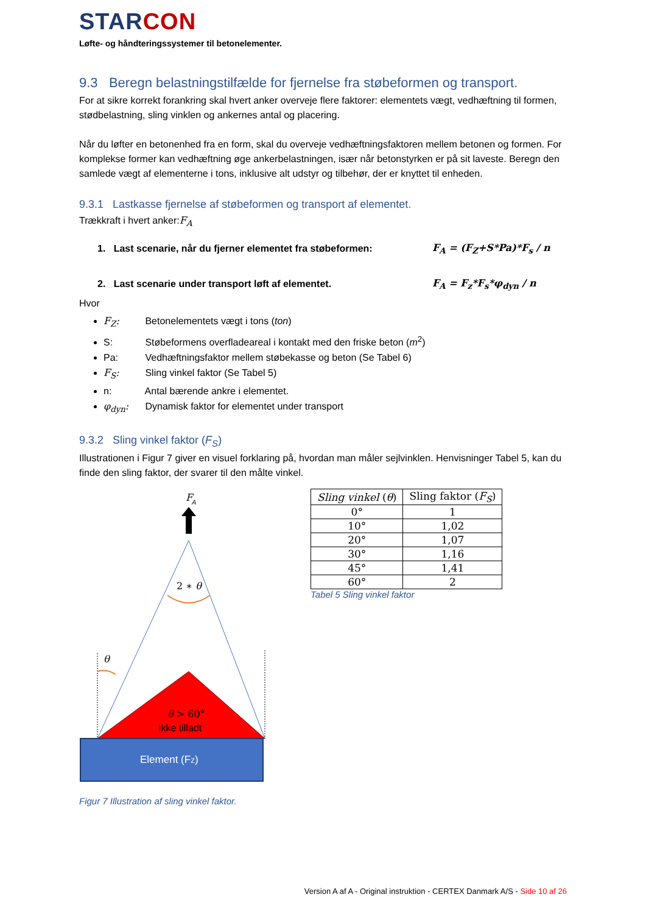STARCON
Løfte- og håndteringssystemer til betonelementer.
9.3 Beregn belastningstilfælde for fjernelse fra støbeformen og transport.
For at sikre korrekt forankring skal hvert anker overveje flere faktorer: elementets vægt, vedhæftning til formen, stødbelastning, sling vinklen og ankernes antal og placering.
Når du løfter en betonenhed fra en form, skal du overveje vedhæftningsfaktoren mellem betonen og formen. For komplekse former kan vedhæftning øge ankerbelastningen, især når betonstyrken er på sit laveste. Beregn den samlede vægt af elementerne i tons, inklusive alt udstyr og tilbehør, der er knyttet til enheden.
9.3.1 Lastkasse fjernelse af støbeformen og transport af elementet.
Trækkraft i hvert anker:F<sub>A</sub>
1. Last scenarie, når du fjerner elementet fra støbeformen:
F<sub>A</sub> = (F<sub>Z</sub>+S*Pa)*F<sub>s</sub> / n
2. Last scenarie under transport løft af elementet. F<sub>A</sub> = F<sub>z</sub>*F<sub>s</sub>*φ<sub>dyn</sub> / n
Hvor
F<sub>Z</sub>: Betonelementets vægt i tons (ton)
S: Støbeformens overfladeareal i kontakt med den friske beton (m<sup>2</sup>)
Pa: Vedhæftningsfaktor mellem støbekasse og beton (Se Tabel 6)
F<sub>S</sub>: Sling vinkel faktor (Se Tabel 5)
n: Antal bærende ankre i elementet.
φ<sub>dyn</sub>: Dynamisk faktor for elementet under transport
9.3.2 Sling vinkel faktor (F<sub>S</sub>)
Illustrationen i Figur 7 giver en visuel forklaring på, hvordan man måler sejlvinklen. Henvisninger Tabel 5, kan du finde den sling faktor, der svarer til den målte vinkel.
F
A
2 ∗ θ
θ
θ > 60°
Ikke tilladt
Element (FZ)
Figur 7 Illustration af sling vinkel faktor.
| Sling vinkel ( θ ) | Sling faktor ( F<sub>S</sub> ) |
| --- | --- |
| 0° | 1 |
| 10° | 1,02 |
| 20° | 1,07 |
| 30° | 1,16 |
| 45° | 1,41 |
| 60° | 2 |
Tabel 5 Sling vinkel faktor
Version A af A - Original instruktion - CERTEX Danmark A/S - Side 10 af 26